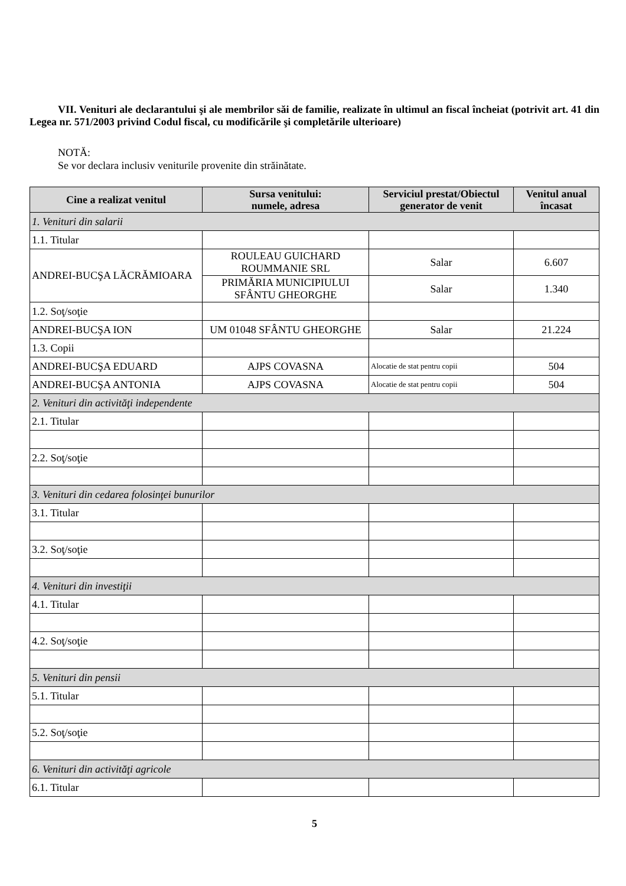VII. Venituri ale declarantului şi ale membrilor săi de familie, realizate în ultimul an fiscal încheiat (potrivit art. 41 din Legea nr. 571/2003 privind Codul fiscal, cu modificările şi completările ulterioare)
NOTĂ:
Se vor declara inclusiv veniturile provenite din străinătate.
| Cine a realizat venitul | Sursa venitului: numele, adresa | Serviciul prestat/Obiectul generator de venit | Venitul anual încasat |
| --- | --- | --- | --- |
| 1. Venituri din salarii | | | |
| 1.1. Titular | | | |
| ANDREI-BUCŞA LĂCRĂMIOARA | ROULEAU GUICHARD ROUMMANIE SRL | Salar | 6.607 |
| | PRIMĂRIA MUNICIPIULUI SFÂNTU GHEORGHE | Salar | 1.340 |
| 1.2. Soţ/soţie | | | |
| ANDREI-BUCŞA ION | UM 01048 SFÂNTU GHEORGHE | Salar | 21.224 |
| 1.3. Copii | | | |
| ANDREI-BUCŞA EDUARD | AJPS COVASNA | Alocatie de stat pentru copii | 504 |
| ANDREI-BUCŞA ANTONIA | AJPS COVASNA | Alocatie de stat pentru copii | 504 |
| 2. Venituri din activităţi independente | | | |
| 2.1. Titular | | | |
| 2.2. Soţ/soţie | | | |
| 3. Venituri din cedarea folosinţei bunurilor | | | |
| 3.1. Titular | | | |
| 3.2. Soţ/soţie | | | |
| 4. Venituri din investiţii | | | |
| 4.1. Titular | | | |
| 4.2. Soţ/soţie | | | |
| 5. Venituri din pensii | | | |
| 5.1. Titular | | | |
| 5.2. Soţ/soţie | | | |
| 6. Venituri din activităţi agricole | | | |
| 6.1. Titular | | | |
5